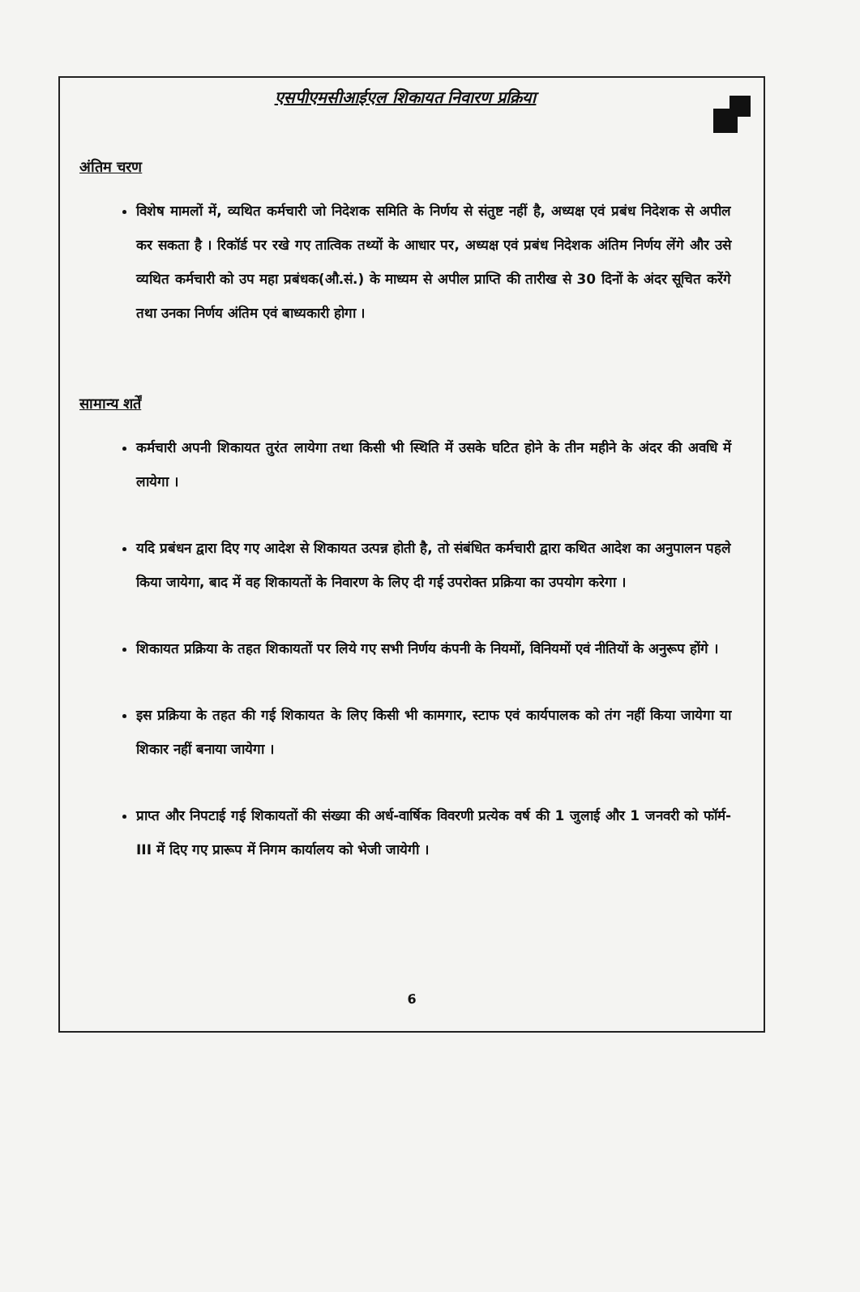एसपीएमसीआईएल शिकायत निवारण प्रक्रिया
अंतिम चरण
विशेष मामलों में, व्यथित कर्मचारी जो निदेशक समिति के निर्णय से संतुष्ट नहीं है, अध्यक्ष एवं प्रबंध निदेशक से अपील कर सकता है । रिकॉर्ड पर रखे गए तात्विक तथ्यों के आधार पर, अध्यक्ष एवं प्रबंध निदेशक अंतिम निर्णय लेंगे और उसे व्यथित कर्मचारी को उप महा प्रबंधक(औ.सं.) के माध्यम से अपील प्राप्ति की तारीख से 30 दिनों के अंदर सूचित करेंगे तथा उनका निर्णय अंतिम एवं बाध्यकारी होगा ।
सामान्य शर्तें
कर्मचारी अपनी शिकायत तुरंत लायेगा तथा किसी भी स्थिति में उसके घटित होने के तीन महीने के अंदर की अवधि में लायेगा ।
यदि प्रबंधन द्वारा दिए गए आदेश से शिकायत उत्पन्न होती है, तो संबंधित कर्मचारी द्वारा कथित आदेश का अनुपालन पहले किया जायेगा, बाद में वह शिकायतों के निवारण के लिए दी गई उपरोक्त प्रक्रिया का उपयोग करेगा ।
शिकायत प्रक्रिया के तहत शिकायतों पर लिये गए सभी निर्णय कंपनी के नियमों, विनियमों एवं नीतियों के अनुरूप होंगे ।
इस प्रक्रिया के तहत की गई शिकायत के लिए किसी भी कामगार, स्टाफ एवं कार्यपालक को तंग नहीं किया जायेगा या शिकार नहीं बनाया जायेगा ।
प्राप्त और निपटाई गई शिकायतों की संख्या की अर्ध-वार्षिक विवरणी प्रत्येक वर्ष की 1 जुलाई और 1 जनवरी को फॉर्म-III में दिए गए प्रारूप में निगम कार्यालय को भेजी जायेगी ।
6